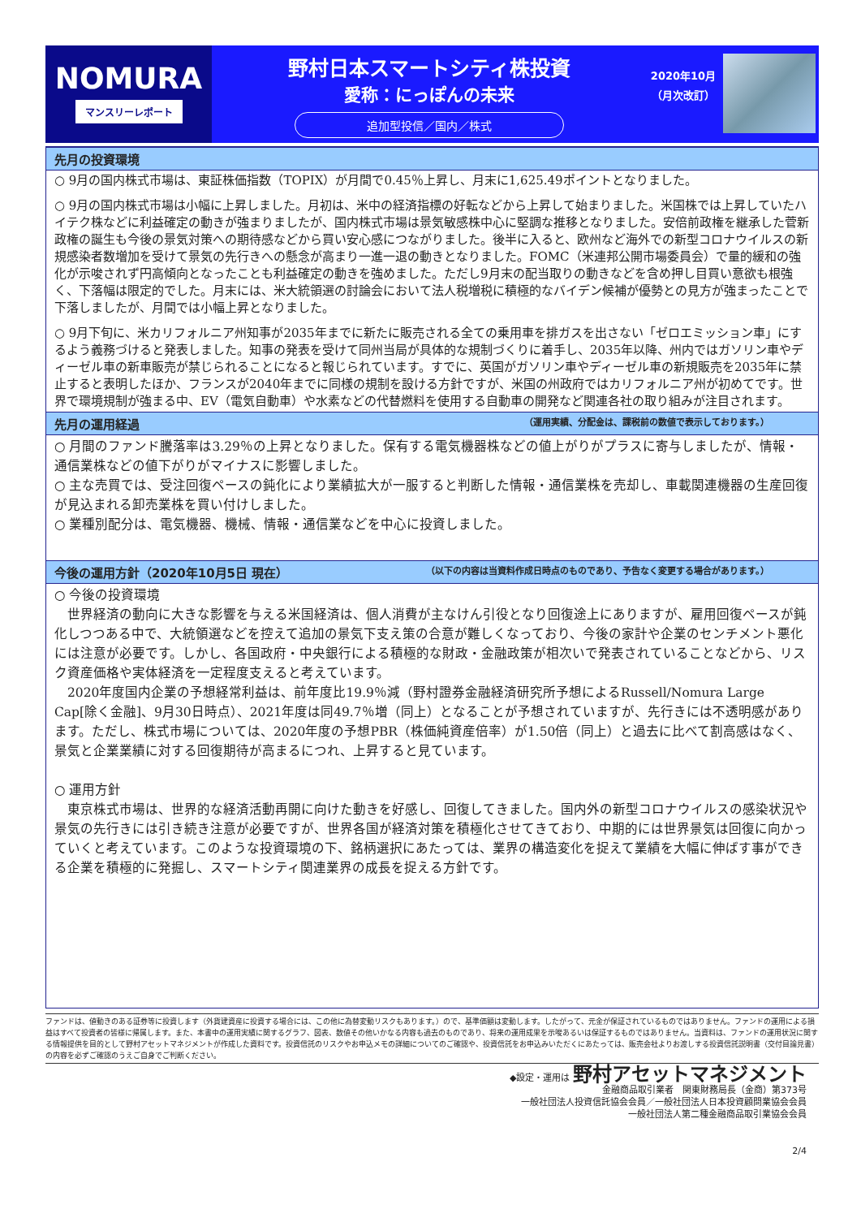NOMURA
マンスリーレポート
野村日本スマートシティ株投資
愛称：にっぽんの未来
追加型投信／国内／株式
2020年10月
（月次改訂）
先月の投資環境
○ 9月の国内株式市場は、東証株価指数（TOPIX）が月間で0.45％上昇し、月末に1,625.49ポイントとなりました。
○ 9月の国内株式市場は小幅に上昇しました。月初は、米中の経済指標の好転などから上昇して始まりました。米国株では上昇していたハイテク株などに利益確定の動きが強まりましたが、国内株式市場は景気敏感株中心に堅調な推移となりました。安倍前政権を継承した菅新政権の誕生も今後の景気対策への期待感などから買い安心感につながりました。後半に入ると、欧州など海外での新型コロナウイルスの新規感染者数増加を受けて景気の先行きへの懸念が高まり一進一退の動きとなりました。FOMC（米連邦公開市場委員会）で量的緩和の強化が示唆されず円高傾向となったことも利益確定の動きを強めました。ただし9月末の配当取りの動きなどを含め押し目買い意欲も根強く、下落幅は限定的でした。月末には、米大統領選の討論会において法人税増税に積極的なバイデン候補が優勢との見方が強まったことで下落しましたが、月間では小幅上昇となりました。
○ 9月下旬に、米カリフォルニア州知事が2035年までに新たに販売される全ての乗用車を排ガスを出さない「ゼロエミッション車」にするよう義務づけると発表しました。知事の発表を受けて同州当局が具体的な規制づくりに着手し、2035年以降、州内ではガソリン車やディーゼル車の新車販売が禁じられることになると報じられています。すでに、英国がガソリン車やディーゼル車の新規販売を2035年に禁止すると表明したほか、フランスが2040年までに同様の規制を設ける方針ですが、米国の州政府ではカリフォルニア州が初めてです。世界で環境規制が強まる中、EV（電気自動車）や水素などの代替燃料を使用する自動車の開発など関連各社の取り組みが注目されます。
先月の運用経過 （運用実績、分配金は、課税前の数値で表示しております。）
○ 月間のファンド騰落率は3.29％の上昇となりました。保有する電気機器株などの値上がりがプラスに寄与しましたが、情報・通信業株などの値下がりがマイナスに影響しました。
○ 主な売買では、受注回復ペースの鈍化により業績拡大が一服すると判断した情報・通信業株を売却し、車載関連機器の生産回復が見込まれる卸売業株を買い付けしました。
○ 業種別配分は、電気機器、機械、情報・通信業などを中心に投資しました。
今後の運用方針（2020年10月5日 現在） （以下の内容は当資料作成日時点のものであり、予告なく変更する場合があります。）
○ 今後の投資環境
　世界経済の動向に大きな影響を与える米国経済は、個人消費が主なけん引役となり回復途上にありますが、雇用回復ペースが鈍化しつつある中で、大統領選などを控えて追加の景気下支え策の合意が難しくなっており、今後の家計や企業のセンチメント悪化には注意が必要です。しかし、各国政府・中央銀行による積極的な財政・金融政策が相次いで発表されていることなどから、リスク資産価格や実体経済を一定程度支えると考えています。
　2020年度国内企業の予想経常利益は、前年度比19.9％減（野村證券金融経済研究所予想によるRussell/Nomura Large Cap[除く金融]、9月30日時点）、2021年度は同49.7％増（同上）となることが予想されていますが、先行きには不透明感があります。ただし、株式市場については、2020年度の予想PBR（株価純資産倍率）が1.50倍（同上）と過去に比べて割高感はなく、景気と企業業績に対する回復期待が高まるにつれ、上昇すると見ています。
○ 運用方針
　東京株式市場は、世界的な経済活動再開に向けた動きを好感し、回復してきました。国内外の新型コロナウイルスの感染状況や景気の先行きには引き続き注意が必要ですが、世界各国が経済対策を積極化させてきており、中期的には世界景気は回復に向かっていくと考えています。このような投資環境の下、銘柄選択にあたっては、業界の構造変化を捉えて業績を大幅に伸ばす事ができる企業を積極的に発掘し、スマートシティ関連業界の成長を捉える方針です。
ファンドは、値動きのある証券等に投資します（外貨建資産に投資する場合には、この他に為替変動リスクもあります。）ので、基準価額は変動します。したがって、元金が保証されているものではありません。ファンドの運用による損益はすべて投資者の皆様に帰属します。また、本書中の運用実績に関するグラフ、図表、数値その他いかなる内容も過去のものであり、将来の運用成果を示唆あるいは保証するものではありません。当資料は、ファンドの運用状況に関する情報提供を目的として野村アセットマネジメントが作成した資料です。投資信託のリスクやお申込メモの詳細についてのご確認や、投資信託をお申込みいただくにあたっては、販売会社よりお渡しする投資信託説明書（交付目論見書）の内容を必ずご確認のうえご自身でご判断ください。
◆設定・運用は 野村アセットマネジメント
金融商品取引業者　関東財務局長（金商）第373号
一般社団法人投資信託協会会員／一般社団法人日本投資顧問業協会会員
一般社団法人第二種金融商品取引業協会会員
2/4